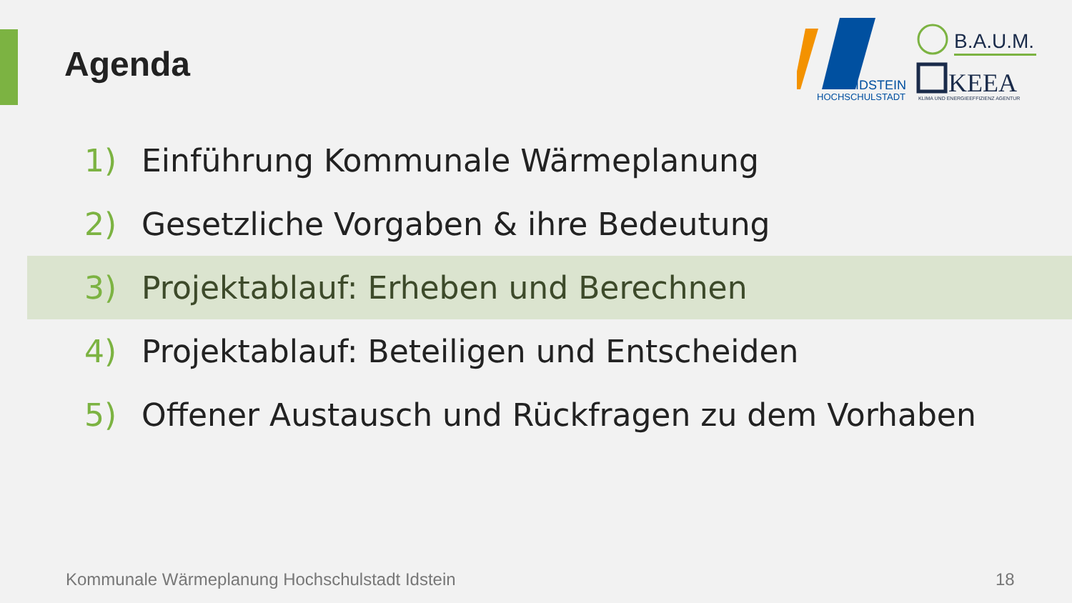Agenda
IDSTEIN
HOCHSCHULSTADT
B.A.U.M.
KEEA
KLIMA UND ENERGIEEFFIZIENZ AGENTUR
1) Einführung Kommunale Wärmeplanung
2) Gesetzliche Vorgaben & ihre Bedeutung
3) Projektablauf: Erheben und Berechnen
4) Projektablauf: Beteiligen und Entscheiden
5) Offener Austausch und Rückfragen zu dem Vorhaben
Kommunale Wärmeplanung Hochschulstadt Idstein
18